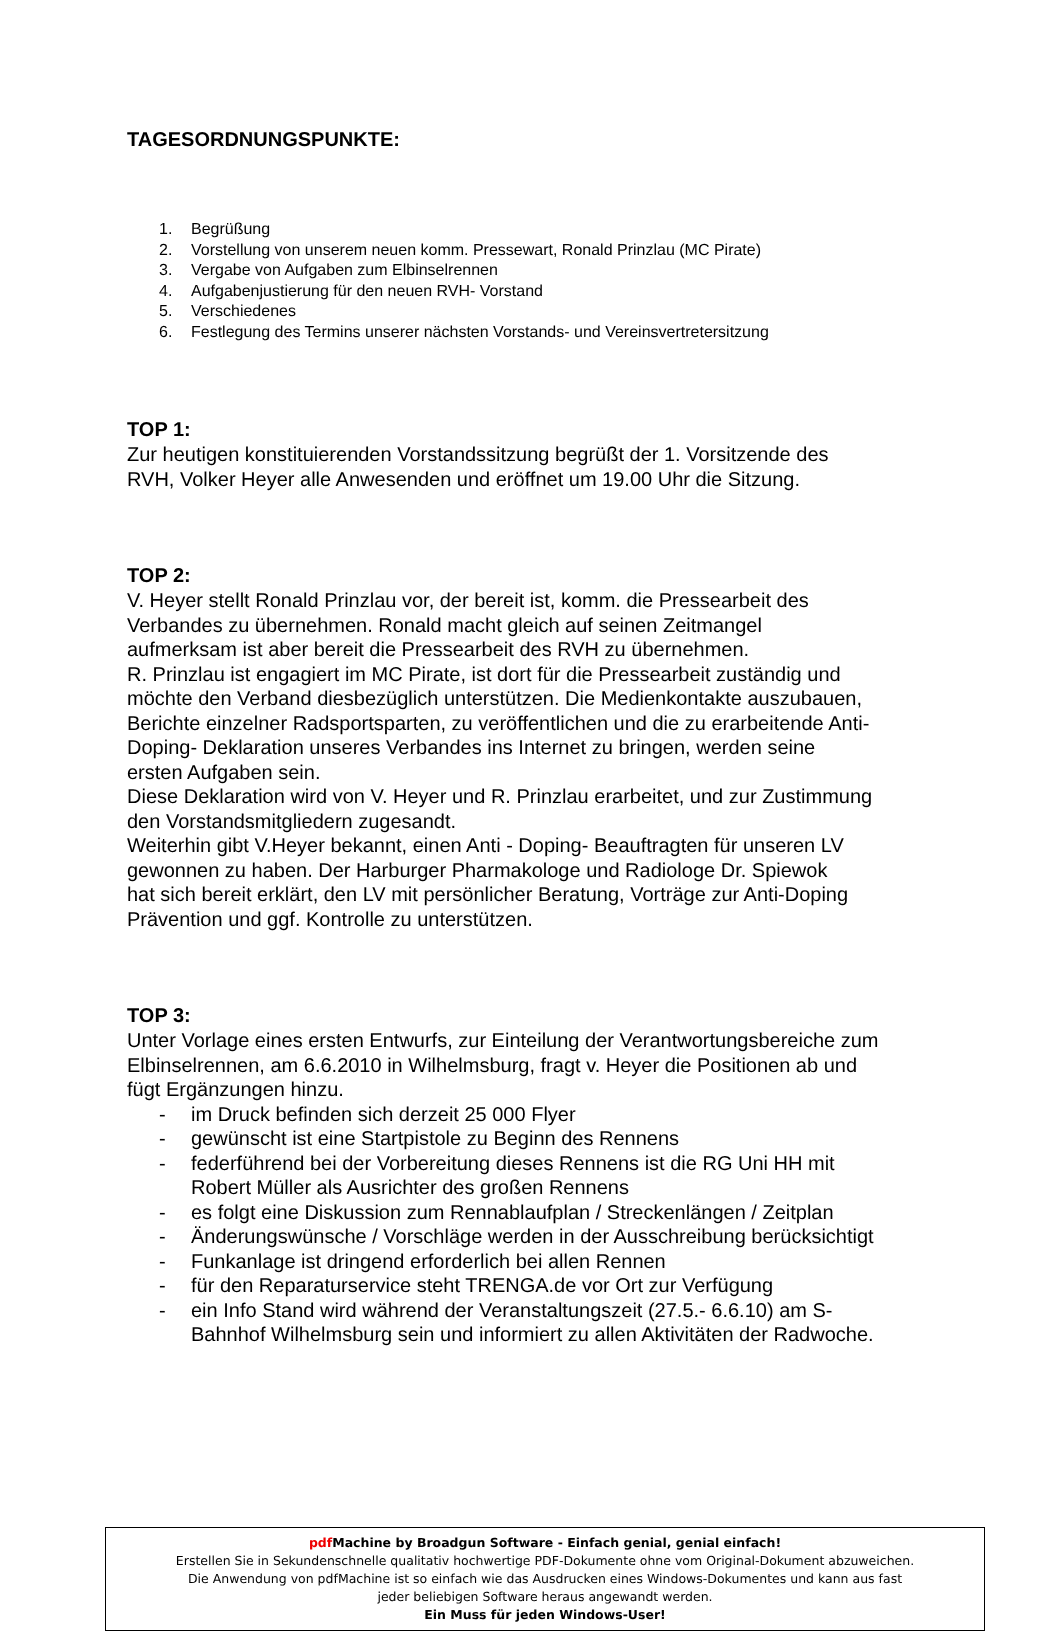TAGESORDNUNGSPUNKTE:
1. Begrüßung
2. Vorstellung von unserem neuen komm. Pressewart, Ronald Prinzlau (MC Pirate)
3. Vergabe von Aufgaben zum Elbinselrennen
4. Aufgabenjustierung für den neuen RVH- Vorstand
5. Verschiedenes
6. Festlegung des Termins unserer nächsten Vorstands- und Vereinsvertretersitzung
TOP 1:
Zur heutigen konstituierenden Vorstandssitzung begrüßt der 1. Vorsitzende des
RVH, Volker Heyer alle Anwesenden und eröffnet um 19.00 Uhr die Sitzung.
TOP 2:
V. Heyer stellt Ronald Prinzlau vor, der bereit ist, komm. die Pressearbeit des
Verbandes zu übernehmen. Ronald macht gleich auf seinen Zeitmangel
aufmerksam ist aber bereit die Pressearbeit des RVH zu übernehmen.
R. Prinzlau ist engagiert im MC Pirate, ist dort für die Pressearbeit zuständig und
möchte den Verband diesbezüglich unterstützen. Die Medienkontakte auszubauen,
Berichte einzelner Radsportsparten, zu veröffentlichen und die zu erarbeitende Anti-
Doping- Deklaration unseres Verbandes ins Internet zu bringen, werden seine
ersten Aufgaben sein.
Diese Deklaration wird von V. Heyer und R. Prinzlau erarbeitet, und zur Zustimmung
den Vorstandsmitgliedern zugesandt.
Weiterhin gibt V.Heyer bekannt, einen Anti - Doping- Beauftragten für unseren LV
gewonnen zu haben. Der Harburger Pharmakologe und Radiologe Dr. Spiewok
hat sich bereit erklärt, den LV mit persönlicher Beratung, Vorträge zur Anti-Doping
Prävention und ggf. Kontrolle zu unterstützen.
TOP 3:
Unter Vorlage eines ersten Entwurfs, zur Einteilung der Verantwortungsbereiche zum
Elbinselrennen, am 6.6.2010 in Wilhelmsburg, fragt v. Heyer die Positionen ab und
fügt Ergänzungen hinzu.
- im Druck befinden sich derzeit 25 000 Flyer
- gewünscht ist eine Startpistole zu Beginn des Rennens
- federführend bei der Vorbereitung dieses Rennens ist die RG Uni HH mit
Robert Müller als Ausrichter des großen Rennens
- es folgt eine Diskussion zum Rennablaufplan / Streckenlängen / Zeitplan
- Änderungswünsche / Vorschläge werden in der Ausschreibung berücksichtigt
- Funkanlage ist dringend erforderlich bei allen Rennen
- für den Reparaturservice steht TRENGA.de vor Ort zur Verfügung
- ein Info Stand wird während der Veranstaltungszeit (27.5.- 6.6.10) am S-
Bahnhof Wilhelmsburg sein und informiert zu allen Aktivitäten der Radwoche.
pdf Machine by Broadgun Software - Einfach genial, genial einfach!
Erstellen Sie in Sekundenschnelle qualitativ hochwertige PDF-Dokumente ohne vom Original-Dokument abzuweichen.
Die Anwendung von pdfMachine ist so einfach wie das Ausdrucken eines Windows-Dokumentes und kann aus fast
jeder beliebigen Software heraus angewandt werden.
Ein Muss für jeden Windows-User!